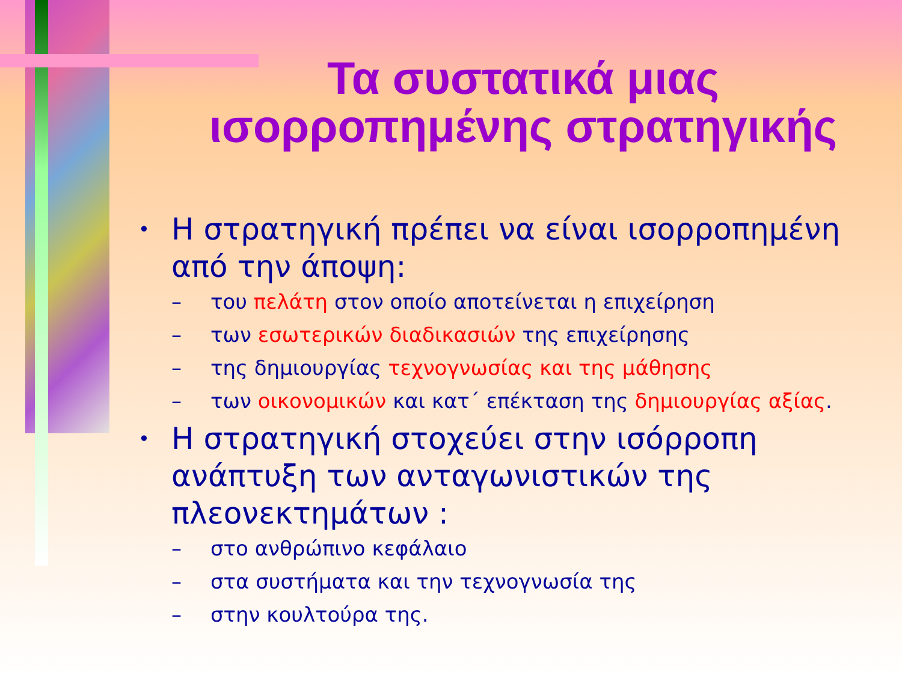Τα συστατικά μιας ισορροπημένης στρατηγικής
• Η στρατηγική πρέπει να είναι ισορροπημένη από την άποψη:
– του πελάτη στον οποίο αποτείνεται η επιχείρηση
– των εσωτερικών διαδικασιών της επιχείρησης
– της δημιουργίας τεχνογνωσίας και της μάθησης
– των οικονομικών και κατ΄ επέκταση της δημιουργίας αξίας.
• Η στρατηγική στοχεύει στην ισόρροπη ανάπτυξη των ανταγωνιστικών της πλεονεκτημάτων :
– στο ανθρώπινο κεφάλαιο
– στα συστήματα και την τεχνογνωσία της
– στην κουλτούρα της.